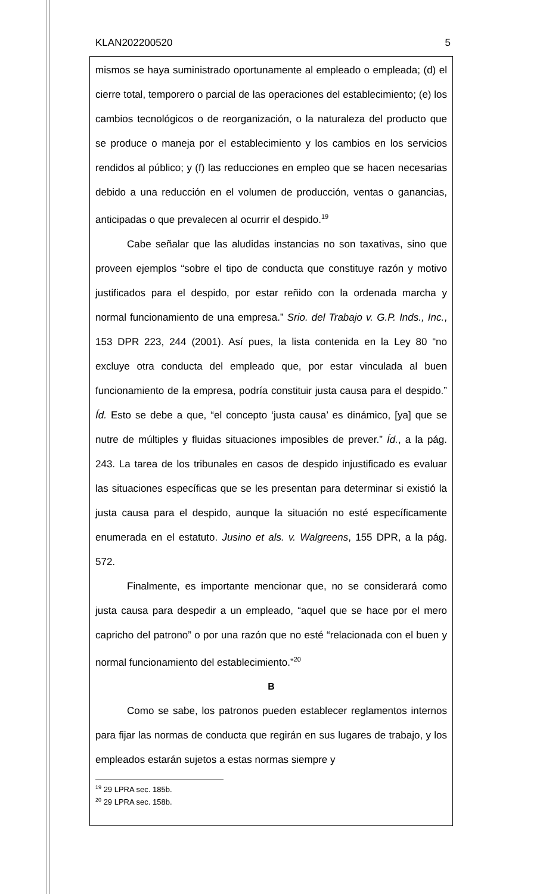KLAN202200520 5
mismos se haya suministrado oportunamente al empleado o empleada; (d) el cierre total, temporero o parcial de las operaciones del establecimiento; (e) los cambios tecnológicos o de reorganización, o la naturaleza del producto que se produce o maneja por el establecimiento y los cambios en los servicios rendidos al público; y (f) las reducciones en empleo que se hacen necesarias debido a una reducción en el volumen de producción, ventas o ganancias, anticipadas o que prevalecen al ocurrir el despido.<sup>19</sup>
Cabe señalar que las aludidas instancias no son taxativas, sino que proveen ejemplos “sobre el tipo de conducta que constituye razón y motivo justificados para el despido, por estar reñido con la ordenada marcha y normal funcionamiento de una empresa.” Srio. del Trabajo v. G.P. Inds., Inc., 153 DPR 223, 244 (2001). Así pues, la lista contenida en la Ley 80 “no excluye otra conducta del empleado que, por estar vinculada al buen funcionamiento de la empresa, podría constituir justa causa para el despido.” Íd. Esto se debe a que, “el concepto ‘justa causa’ es dinámico, [ya] que se nutre de múltiples y fluidas situaciones imposibles de prever.” Íd., a la pág. 243. La tarea de los tribunales en casos de despido injustificado es evaluar las situaciones específicas que se les presentan para determinar si existió la justa causa para el despido, aunque la situación no esté específicamente enumerada en el estatuto. Jusino et als. v. Walgreens, 155 DPR, a la pág. 572.
Finalmente, es importante mencionar que, no se considerará como justa causa para despedir a un empleado, “aquel que se hace por el mero capricho del patrono” o por una razón que no esté “relacionada con el buen y normal funcionamiento del establecimiento.”<sup>20</sup>
B
Como se sabe, los patronos pueden establecer reglamentos internos para fijar las normas de conducta que regirán en sus lugares de trabajo, y los empleados estarán sujetos a estas normas siempre y
<sup>19</sup> 29 LPRA sec. 185b.
<sup>20</sup> 29 LPRA sec. 158b.